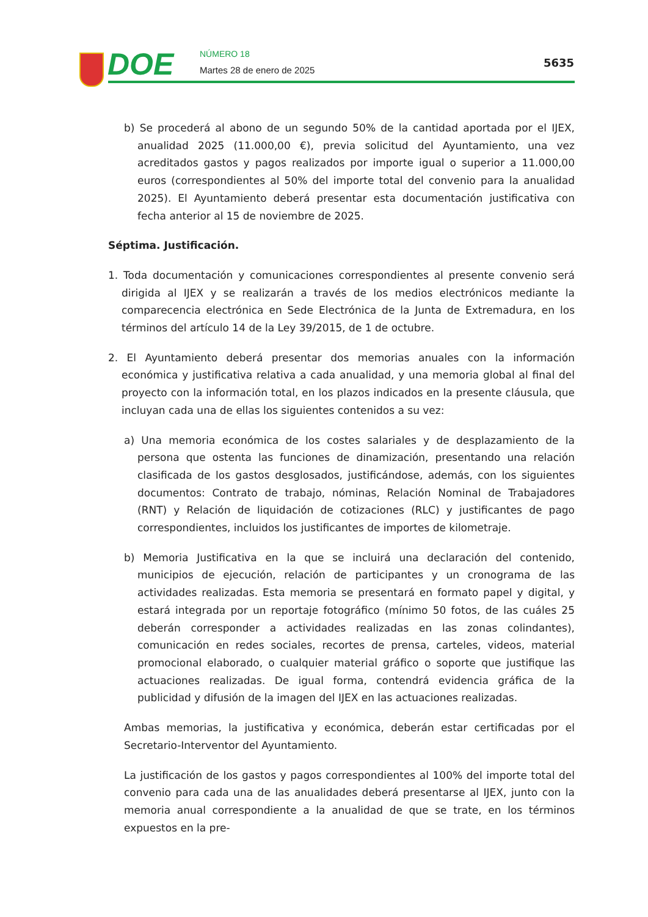DOE NÚMERO 18
Martes 28 de enero de 2025
5635
b) Se procederá al abono de un segundo 50% de la cantidad aportada por el IJEX, anualidad 2025 (11.000,00 €), previa solicitud del Ayuntamiento, una vez acreditados gastos y pagos realizados por importe igual o superior a 11.000,00 euros (correspondientes al 50% del importe total del convenio para la anualidad 2025). El Ayuntamiento deberá presentar esta documentación justificativa con fecha anterior al 15 de noviembre de 2025.
Séptima. Justificación.
1. Toda documentación y comunicaciones correspondientes al presente convenio será dirigida al IJEX y se realizarán a través de los medios electrónicos mediante la comparecencia electrónica en Sede Electrónica de la Junta de Extremadura, en los términos del artículo 14 de la Ley 39/2015, de 1 de octubre.
2. El Ayuntamiento deberá presentar dos memorias anuales con la información económica y justificativa relativa a cada anualidad, y una memoria global al final del proyecto con la información total, en los plazos indicados en la presente cláusula, que incluyan cada una de ellas los siguientes contenidos a su vez:
a) Una memoria económica de los costes salariales y de desplazamiento de la persona que ostenta las funciones de dinamización, presentando una relación clasificada de los gastos desglosados, justificándose, además, con los siguientes documentos: Contrato de trabajo, nóminas, Relación Nominal de Trabajadores (RNT) y Relación de liquidación de cotizaciones (RLC) y justificantes de pago correspondientes, incluidos los justificantes de importes de kilometraje.
b) Memoria Justificativa en la que se incluirá una declaración del contenido, municipios de ejecución, relación de participantes y un cronograma de las actividades realizadas. Esta memoria se presentará en formato papel y digital, y estará integrada por un reportaje fotográfico (mínimo 50 fotos, de las cuáles 25 deberán corresponder a actividades realizadas en las zonas colindantes), comunicación en redes sociales, recortes de prensa, carteles, videos, material promocional elaborado, o cualquier material gráfico o soporte que justifique las actuaciones realizadas. De igual forma, contendrá evidencia gráfica de la publicidad y difusión de la imagen del IJEX en las actuaciones realizadas.
Ambas memorias, la justificativa y económica, deberán estar certificadas por el Secretario-Interventor del Ayuntamiento.
La justificación de los gastos y pagos correspondientes al 100% del importe total del convenio para cada una de las anualidades deberá presentarse al IJEX, junto con la memoria anual correspondiente a la anualidad de que se trate, en los términos expuestos en la pre-